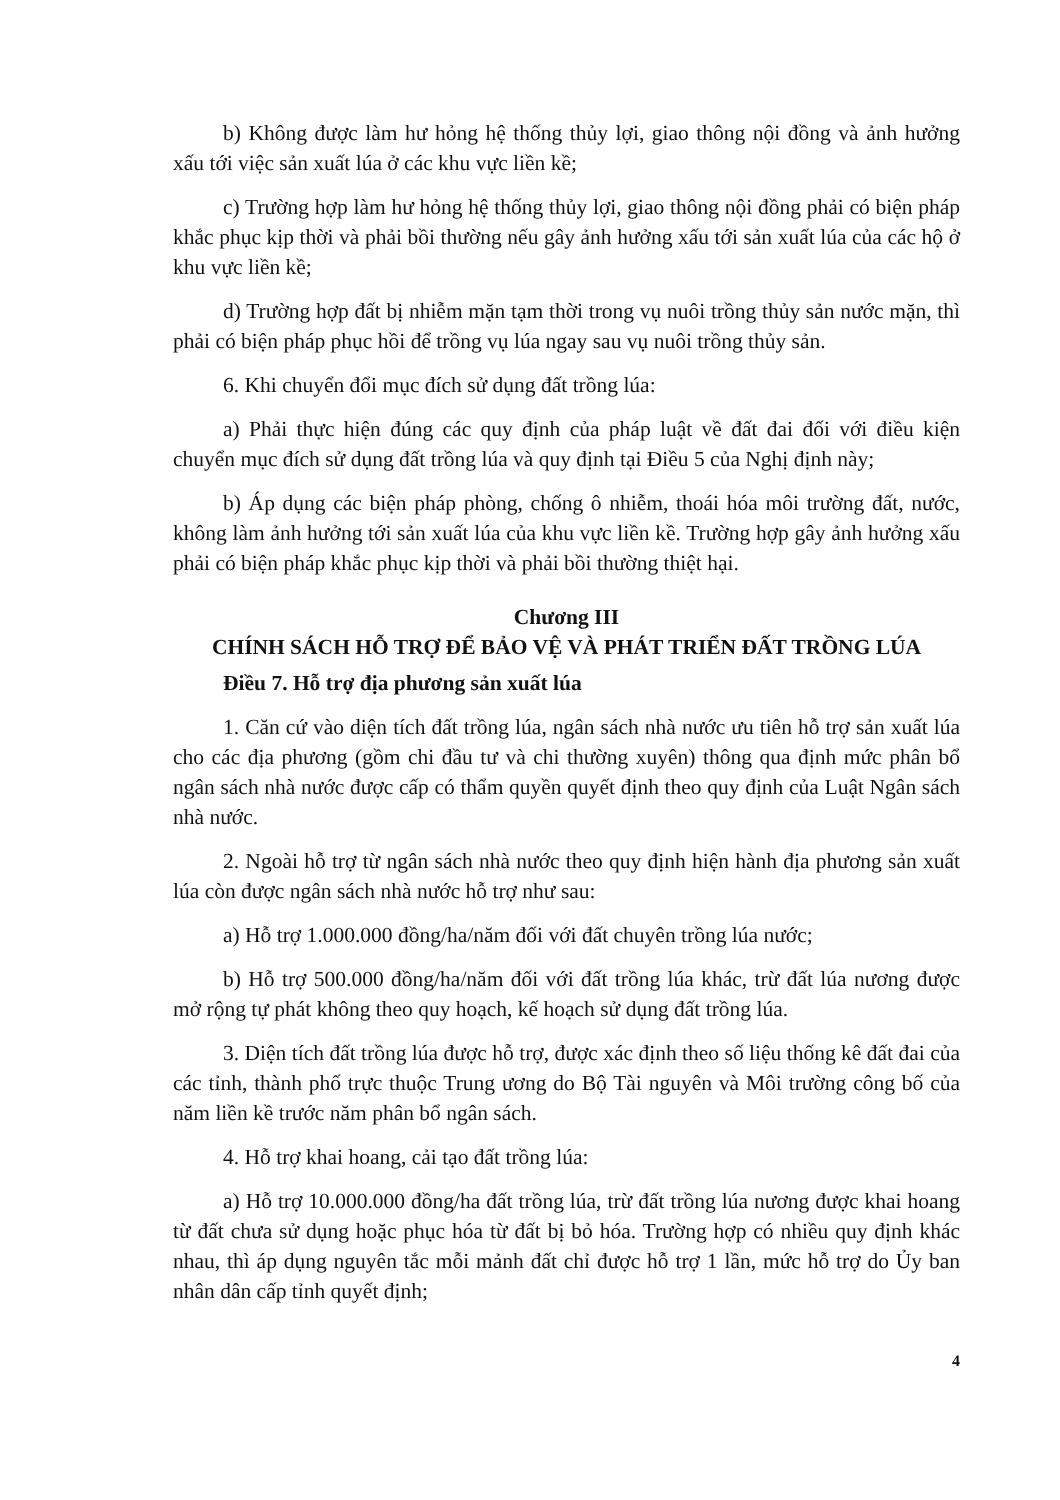b) Không được làm hư hỏng hệ thống thủy lợi, giao thông nội đồng và ảnh hưởng xấu tới việc sản xuất lúa ở các khu vực liền kề;
c) Trường hợp làm hư hỏng hệ thống thủy lợi, giao thông nội đồng phải có biện pháp khắc phục kịp thời và phải bồi thường nếu gây ảnh hưởng xấu tới sản xuất lúa của các hộ ở khu vực liền kề;
d) Trường hợp đất bị nhiễm mặn tạm thời trong vụ nuôi trồng thủy sản nước mặn, thì phải có biện pháp phục hồi để trồng vụ lúa ngay sau vụ nuôi trồng thủy sản.
6. Khi chuyển đổi mục đích sử dụng đất trồng lúa:
a) Phải thực hiện đúng các quy định của pháp luật về đất đai đối với điều kiện chuyển mục đích sử dụng đất trồng lúa và quy định tại Điều 5 của Nghị định này;
b) Áp dụng các biện pháp phòng, chống ô nhiễm, thoái hóa môi trường đất, nước, không làm ảnh hưởng tới sản xuất lúa của khu vực liền kề. Trường hợp gây ảnh hưởng xấu phải có biện pháp khắc phục kịp thời và phải bồi thường thiệt hại.
Chương III
CHÍNH SÁCH HỖ TRỢ ĐỂ BẢO VỆ VÀ PHÁT TRIỂN ĐẤT TRỒNG LÚA
Điều 7. Hỗ trợ địa phương sản xuất lúa
1. Căn cứ vào diện tích đất trồng lúa, ngân sách nhà nước ưu tiên hỗ trợ sản xuất lúa cho các địa phương (gồm chi đầu tư và chi thường xuyên) thông qua định mức phân bổ ngân sách nhà nước được cấp có thẩm quyền quyết định theo quy định của Luật Ngân sách nhà nước.
2. Ngoài hỗ trợ từ ngân sách nhà nước theo quy định hiện hành địa phương sản xuất lúa còn được ngân sách nhà nước hỗ trợ như sau:
a) Hỗ trợ 1.000.000 đồng/ha/năm đối với đất chuyên trồng lúa nước;
b) Hỗ trợ 500.000 đồng/ha/năm đối với đất trồng lúa khác, trừ đất lúa nương được mở rộng tự phát không theo quy hoạch, kế hoạch sử dụng đất trồng lúa.
3. Diện tích đất trồng lúa được hỗ trợ, được xác định theo số liệu thống kê đất đai của các tỉnh, thành phố trực thuộc Trung ương do Bộ Tài nguyên và Môi trường công bố của năm liền kề trước năm phân bổ ngân sách.
4. Hỗ trợ khai hoang, cải tạo đất trồng lúa:
a) Hỗ trợ 10.000.000 đồng/ha đất trồng lúa, trừ đất trồng lúa nương được khai hoang từ đất chưa sử dụng hoặc phục hóa từ đất bị bỏ hóa. Trường hợp có nhiều quy định khác nhau, thì áp dụng nguyên tắc mỗi mảnh đất chỉ được hỗ trợ 1 lần, mức hỗ trợ do Ủy ban nhân dân cấp tỉnh quyết định;
4